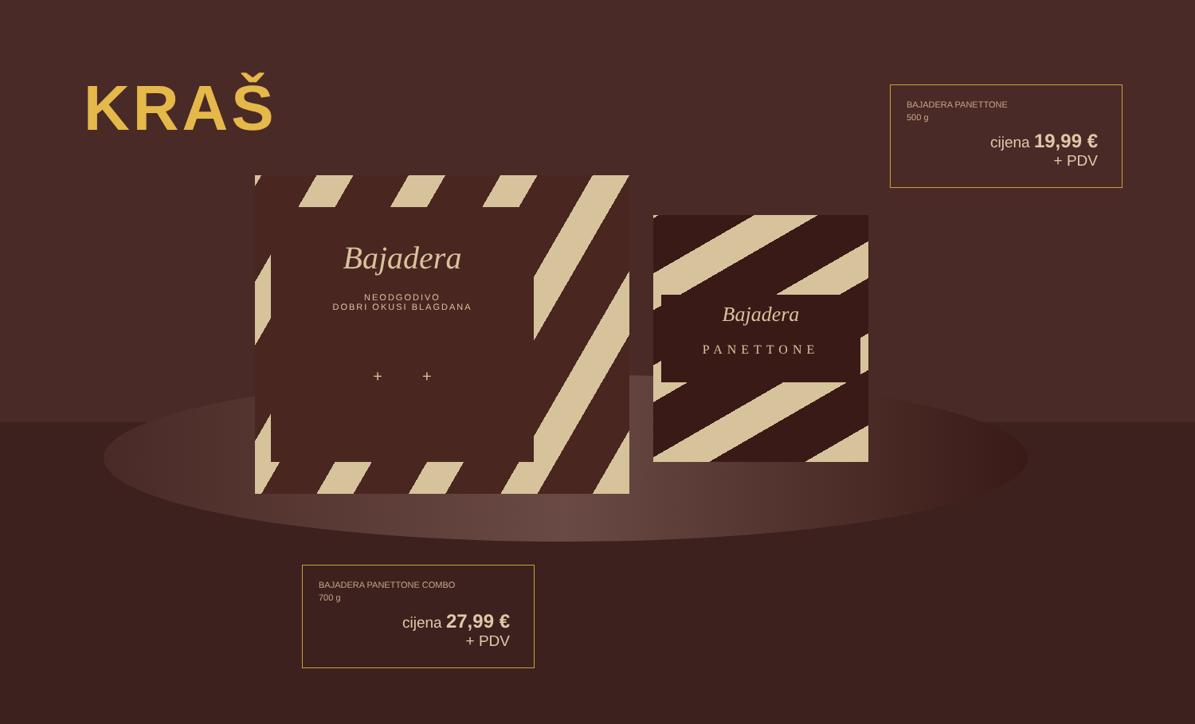KRAŠ
Bajadera
NEODGODIVO
DOBRI OKUSI BLAGDANA
+ +
Bajadera
PANETTONE
BAJADERA PANETTONE
500 g
cijena 19,99 €
+ PDV
BAJADERA PANETTONE COMBO
700 g
cijena 27,99 €
+ PDV